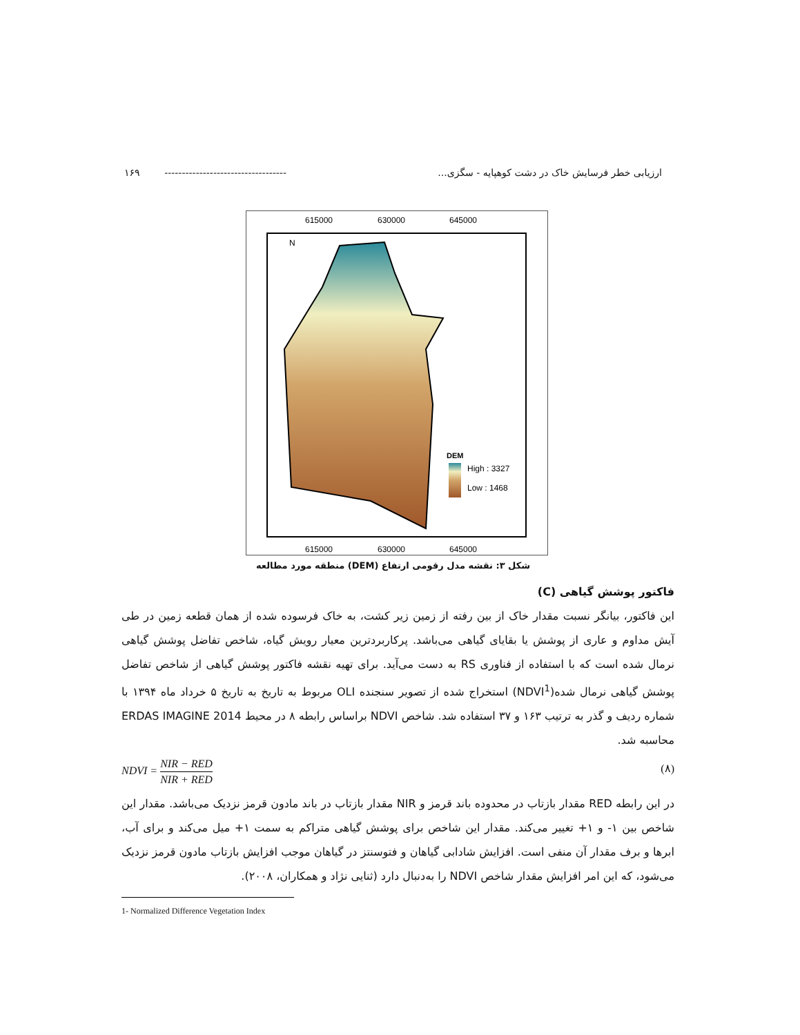۱۶۹ ----------------------------------- ارزیابی خطر فرسایش خاک در دشت کوهپایه - سگزی...
615000
630000
645000
615000
630000
645000
DEM
High : 3327
Low : 1468
N
شکل ۳: نقشه مدل رقومی ارتفاع (DEM) منطقه مورد مطالعه
فاکتور پوشش گیاهی (C)
این فاکتور، بیانگر نسبت مقدار خاک از بین رفته از زمین زیر کشت، به خاک فرسوده شده از همان قطعه زمین در طی آیش مداوم و عاری از پوشش یا بقایای گیاهی می‌باشد. پرکاربردترین معیار رویش گیاه، شاخص تفاضل پوشش گیاهی نرمال شده است که با استفاده از فناوری RS به دست می‌آید. برای تهیه نقشه فاکتور پوشش گیاهی از شاخص تفاضل پوشش گیاهی نرمال شده(NDVI<sup>1</sup>) استخراج شده از تصویر سنجنده OLI مربوط به تاریخ به تاریخ ۵ خرداد ماه ۱۳۹۴ با شماره ردیف و گذر به ترتیب ۱۶۳ و ۳۷ استفاده شد. شاخص NDVI براساس رابطه ۸ در محیط ERDAS IMAGINE 2014 محاسبه شد.
NDVI = NIR − RED NIR + RED (۸)
در این رابطه RED مقدار بازتاب در محدوده باند قرمز و NIR مقدار بازتاب در باند مادون قرمز نزدیک می‌باشد. مقدار این شاخص بین ۱- و ۱+ تغییر می‌کند. مقدار این شاخص برای پوشش گیاهی متراکم به سمت ۱+ میل می‌کند و برای آب، ابرها و برف مقدار آن منفی است. افزایش شادابی گیاهان و فتوسنتز در گیاهان موجب افزایش بازتاب مادون قرمز نزدیک می‌شود، که این امر افزایش مقدار شاخص NDVI را به‌دنبال دارد (ثنایی نژاد و همکاران، ۲۰۰۸).
1- Normalized Difference Vegetation Index